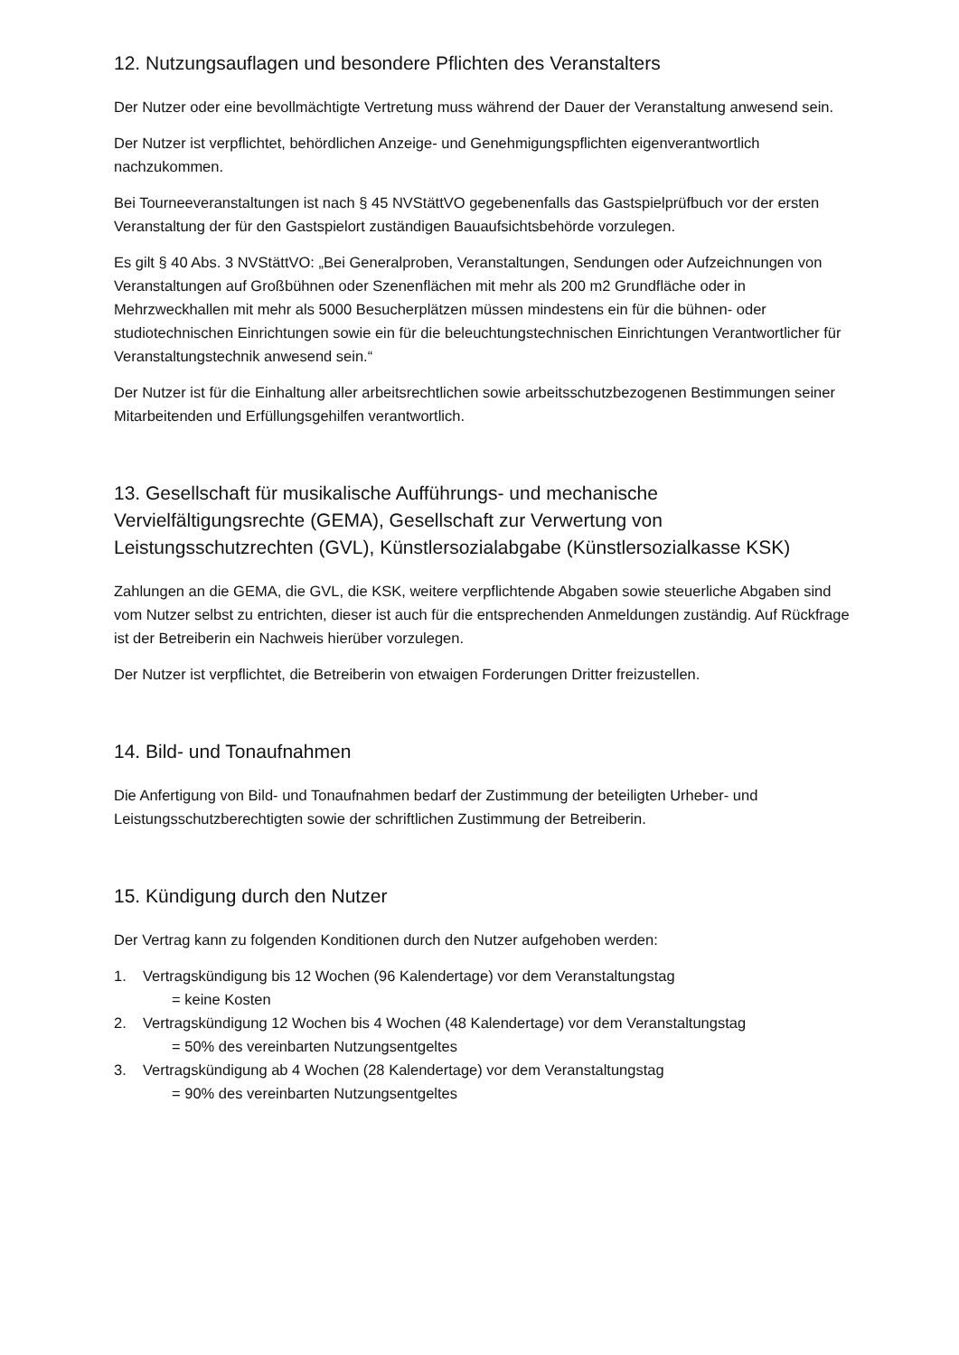12. Nutzungsauflagen und besondere Pflichten des Veranstalters
Der Nutzer oder eine bevollmächtigte Vertretung muss während der Dauer der Veranstaltung anwesend sein.
Der Nutzer ist verpflichtet, behördlichen Anzeige- und Genehmigungspflichten eigenverantwortlich nachzukommen.
Bei Tourneeveranstaltungen ist nach § 45 NVStättVO gegebenenfalls das Gastspielprüfbuch vor der ersten Veranstaltung der für den Gastspielort zuständigen Bauaufsichtsbehörde vorzulegen.
Es gilt § 40 Abs. 3 NVStättVO: „Bei Generalproben, Veranstaltungen, Sendungen oder Aufzeichnungen von Veranstaltungen auf Großbühnen oder Szenenflächen mit mehr als 200 m2 Grundfläche oder in Mehrzweckhallen mit mehr als 5000 Besucherplätzen müssen mindestens ein für die bühnen- oder studiotechnischen Einrichtungen sowie ein für die beleuchtungstechnischen Einrichtungen Verantwortlicher für Veranstaltungstechnik anwesend sein.“
Der Nutzer ist für die Einhaltung aller arbeitsrechtlichen sowie arbeitsschutzbezogenen Bestimmungen seiner Mitarbeitenden und Erfüllungsgehilfen verantwortlich.
13. Gesellschaft für musikalische Aufführungs- und mechanische Vervielfältigungsrechte (GEMA), Gesellschaft zur Verwertung von Leistungsschutzrechten (GVL), Künstlersozialabgabe (Künstlersozialkasse KSK)
Zahlungen an die GEMA, die GVL, die KSK, weitere verpflichtende Abgaben sowie steuerliche Abgaben sind vom Nutzer selbst zu entrichten, dieser ist auch für die entsprechenden Anmeldungen zuständig. Auf Rückfrage ist der Betreiberin ein Nachweis hierüber vorzulegen.
Der Nutzer ist verpflichtet, die Betreiberin von etwaigen Forderungen Dritter freizustellen.
14. Bild- und Tonaufnahmen
Die Anfertigung von Bild- und Tonaufnahmen bedarf der Zustimmung der beteiligten Urheber- und Leistungsschutzberechtigten sowie der schriftlichen Zustimmung der Betreiberin.
15. Kündigung durch den Nutzer
Der Vertrag kann zu folgenden Konditionen durch den Nutzer aufgehoben werden:
1. Vertragskündigung bis 12 Wochen (96 Kalendertage) vor dem Veranstaltungstag
= keine Kosten
2. Vertragskündigung 12 Wochen bis 4 Wochen (48 Kalendertage) vor dem Veranstaltungstag
= 50% des vereinbarten Nutzungsentgeltes
3. Vertragskündigung ab 4 Wochen (28 Kalendertage) vor dem Veranstaltungstag
= 90% des vereinbarten Nutzungsentgeltes